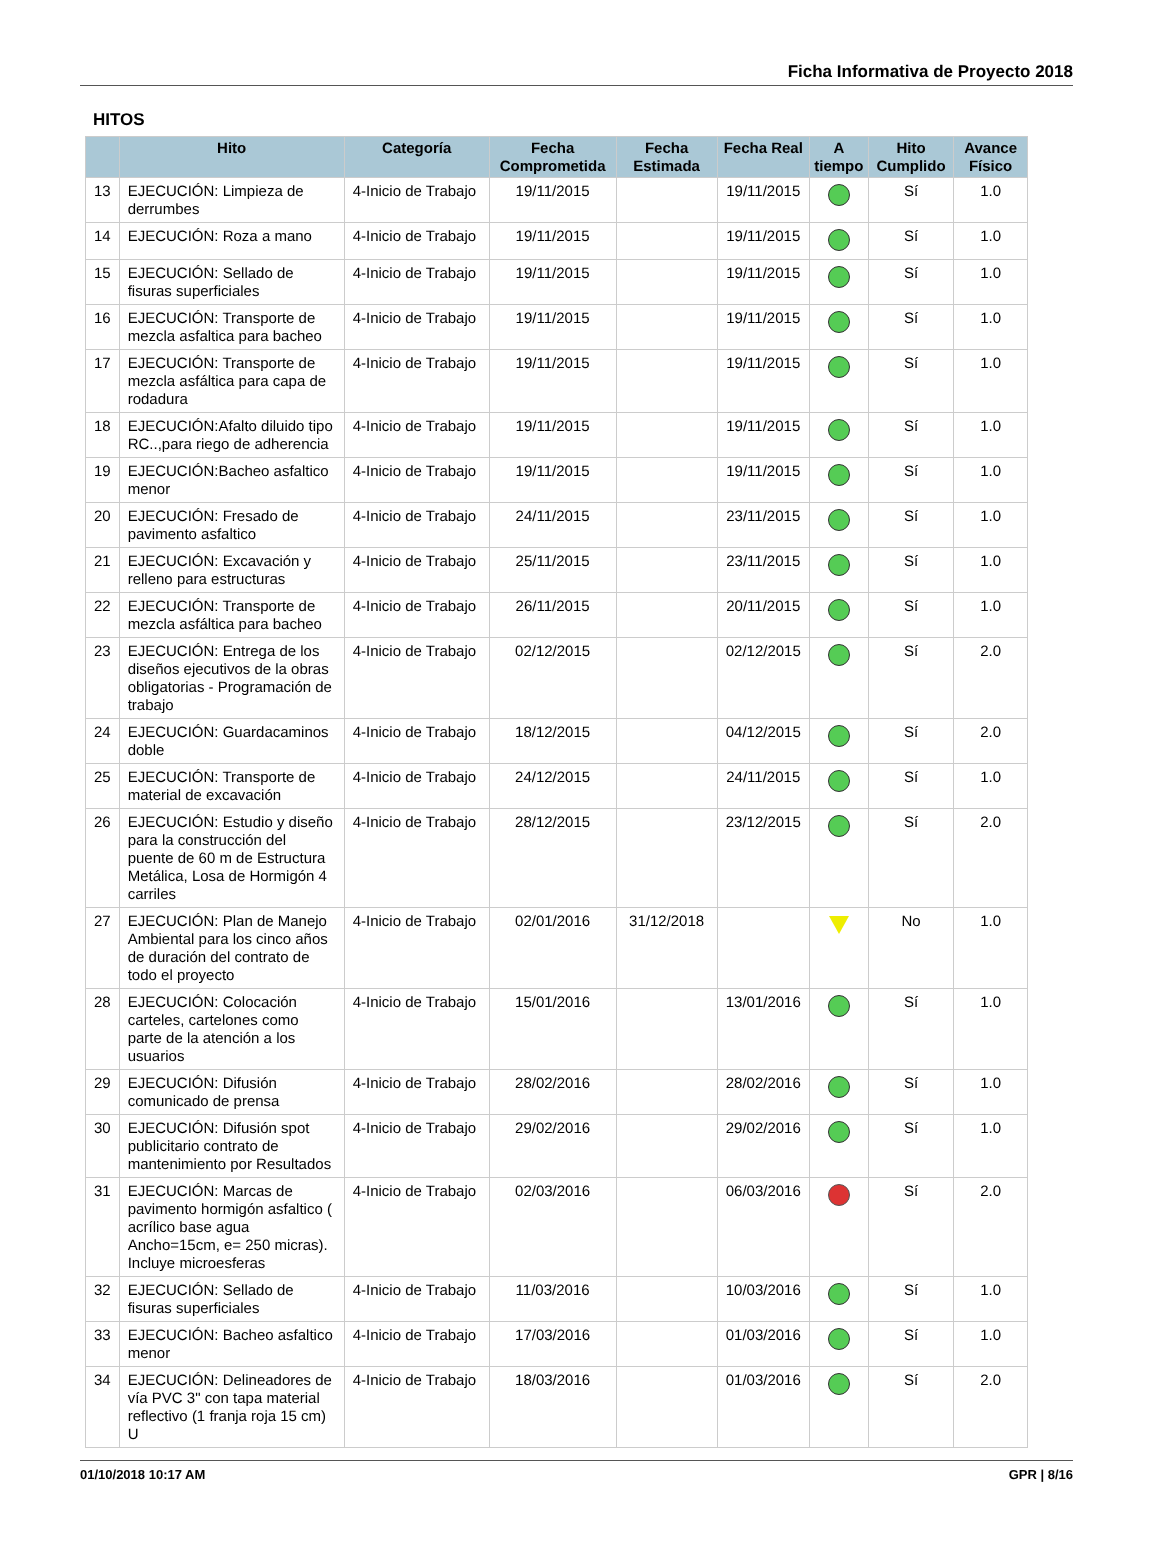Ficha Informativa de Proyecto 2018
HITOS
| | Hito | Categoría | Fecha Comprometida | Fecha Estimada | Fecha Real | A tiempo | Hito Cumplido | Avance Físico |
| --- | --- | --- | --- | --- | --- | --- | --- | --- |
| 13 | EJECUCIÓN: Limpieza de derrumbes | 4-Inicio de Trabajo | 19/11/2015 | | 19/11/2015 | | Sí | 1.0 |
| 14 | EJECUCIÓN: Roza a mano | 4-Inicio de Trabajo | 19/11/2015 | | 19/11/2015 | | Sí | 1.0 |
| 15 | EJECUCIÓN: Sellado de fisuras superficiales | 4-Inicio de Trabajo | 19/11/2015 | | 19/11/2015 | | Sí | 1.0 |
| 16 | EJECUCIÓN: Transporte de mezcla asfaltica para bacheo | 4-Inicio de Trabajo | 19/11/2015 | | 19/11/2015 | | Sí | 1.0 |
| 17 | EJECUCIÓN: Transporte de mezcla asfáltica para capa de rodadura | 4-Inicio de Trabajo | 19/11/2015 | | 19/11/2015 | | Sí | 1.0 |
| 18 | EJECUCIÓN:Afalto diluido tipo RC..,para riego de adherencia | 4-Inicio de Trabajo | 19/11/2015 | | 19/11/2015 | | Sí | 1.0 |
| 19 | EJECUCIÓN:Bacheo asfaltico menor | 4-Inicio de Trabajo | 19/11/2015 | | 19/11/2015 | | Sí | 1.0 |
| 20 | EJECUCIÓN: Fresado de pavimento asfaltico | 4-Inicio de Trabajo | 24/11/2015 | | 23/11/2015 | | Sí | 1.0 |
| 21 | EJECUCIÓN: Excavación y relleno para estructuras | 4-Inicio de Trabajo | 25/11/2015 | | 23/11/2015 | | Sí | 1.0 |
| 22 | EJECUCIÓN: Transporte de mezcla asfáltica para bacheo | 4-Inicio de Trabajo | 26/11/2015 | | 20/11/2015 | | Sí | 1.0 |
| 23 | EJECUCIÓN: Entrega de los diseños ejecutivos de la obras obligatorias - Programación de trabajo | 4-Inicio de Trabajo | 02/12/2015 | | 02/12/2015 | | Sí | 2.0 |
| 24 | EJECUCIÓN: Guardacaminos doble | 4-Inicio de Trabajo | 18/12/2015 | | 04/12/2015 | | Sí | 2.0 |
| 25 | EJECUCIÓN: Transporte de material de excavación | 4-Inicio de Trabajo | 24/12/2015 | | 24/11/2015 | | Sí | 1.0 |
| 26 | EJECUCIÓN: Estudio y diseño para la construcción del puente de 60 m de Estructura Metálica, Losa de Hormigón 4 carriles | 4-Inicio de Trabajo | 28/12/2015 | | 23/12/2015 | | Sí | 2.0 |
| 27 | EJECUCIÓN: Plan de Manejo Ambiental para los cinco años de duración del contrato de todo el proyecto | 4-Inicio de Trabajo | 02/01/2016 | 31/12/2018 | | | No | 1.0 |
| 28 | EJECUCIÓN: Colocación carteles, cartelones como parte de la atención a los usuarios | 4-Inicio de Trabajo | 15/01/2016 | | 13/01/2016 | | Sí | 1.0 |
| 29 | EJECUCIÓN: Difusión comunicado de prensa | 4-Inicio de Trabajo | 28/02/2016 | | 28/02/2016 | | Sí | 1.0 |
| 30 | EJECUCIÓN: Difusión spot publicitario contrato de mantenimiento por Resultados | 4-Inicio de Trabajo | 29/02/2016 | | 29/02/2016 | | Sí | 1.0 |
| 31 | EJECUCIÓN: Marcas de pavimento hormigón asfaltico ( acrílico base agua Ancho=15cm, e= 250 micras). Incluye microesferas | 4-Inicio de Trabajo | 02/03/2016 | | 06/03/2016 | | Sí | 2.0 |
| 32 | EJECUCIÓN: Sellado de fisuras superficiales | 4-Inicio de Trabajo | 11/03/2016 | | 10/03/2016 | | Sí | 1.0 |
| 33 | EJECUCIÓN: Bacheo asfaltico menor | 4-Inicio de Trabajo | 17/03/2016 | | 01/03/2016 | | Sí | 1.0 |
| 34 | EJECUCIÓN: Delineadores de vía PVC 3" con tapa material reflectivo (1 franja roja 15 cm) U | 4-Inicio de Trabajo | 18/03/2016 | | 01/03/2016 | | Sí | 2.0 |
01/10/2018 10:17 AM GPR | 8/16